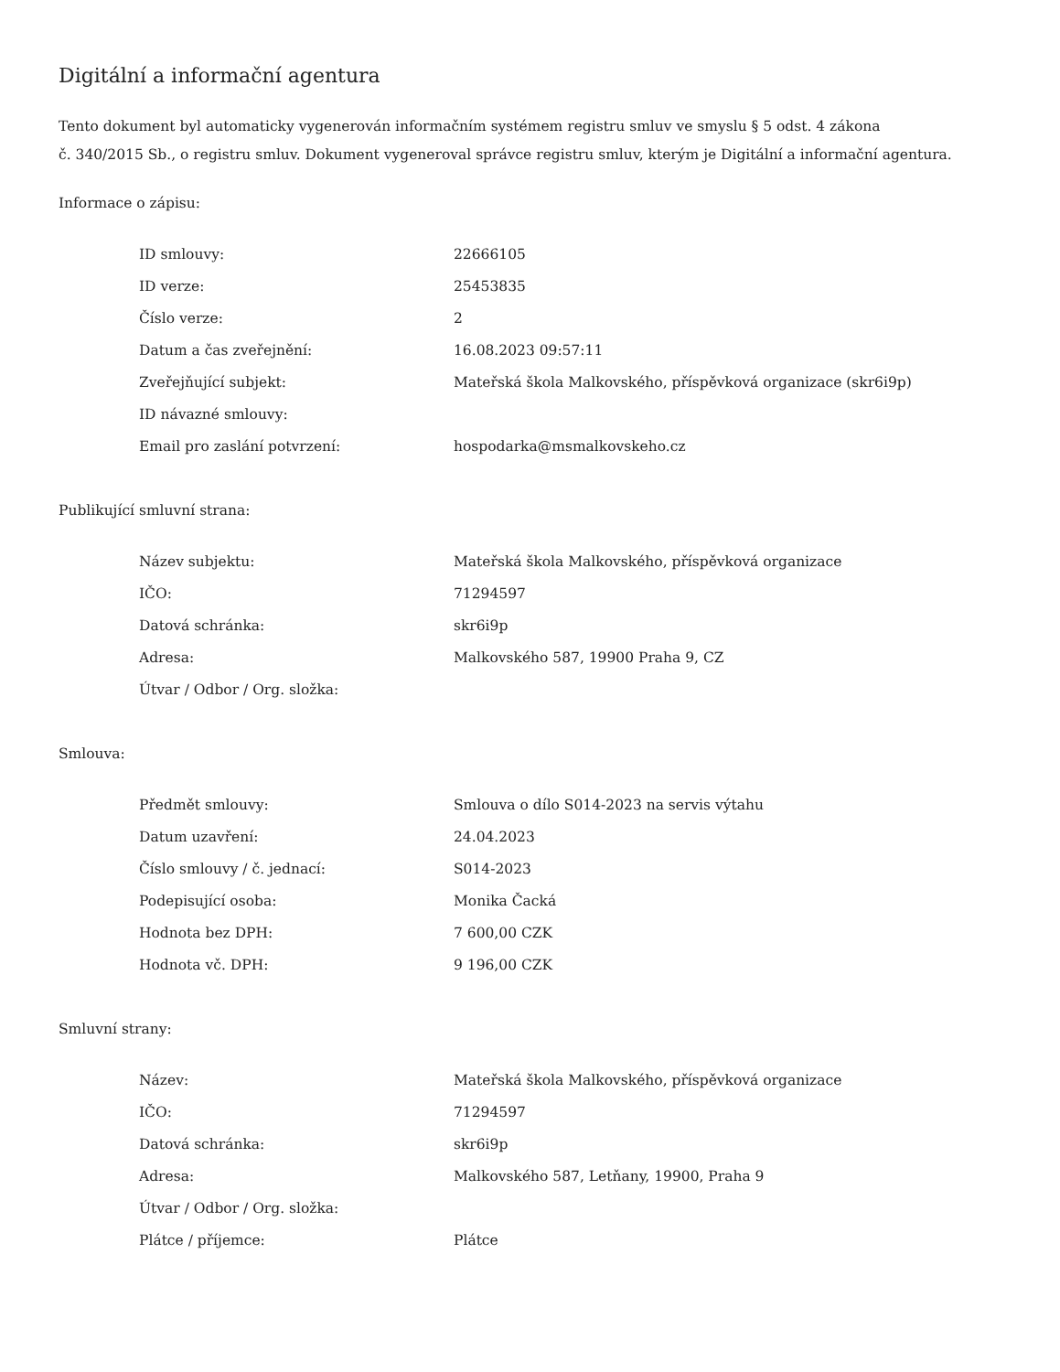Digitální a informační agentura
Tento dokument byl automaticky vygenerován informačním systémem registru smluv ve smyslu § 5 odst. 4 zákona
č. 340/2015 Sb., o registru smluv. Dokument vygeneroval správce registru smluv, kterým je Digitální a informační agentura.
Informace o zápisu:
| ID smlouvy: | 22666105 |
| ID verze: | 25453835 |
| Číslo verze: | 2 |
| Datum a čas zveřejnění: | 16.08.2023 09:57:11 |
| Zveřejňující subjekt: | Mateřská škola Malkovského, příspěvková organizace (skr6i9p) |
| ID návazné smlouvy: | |
| Email pro zaslání potvrzení: | hospodarka@msmalkovskeho.cz |
Publikující smluvní strana:
| Název subjektu: | Mateřská škola Malkovského, příspěvková organizace |
| IČO: | 71294597 |
| Datová schránka: | skr6i9p |
| Adresa: | Malkovského 587, 19900 Praha 9, CZ |
| Útvar / Odbor / Org. složka: | |
Smlouva:
| Předmět smlouvy: | Smlouva o dílo S014-2023 na servis výtahu |
| Datum uzavření: | 24.04.2023 |
| Číslo smlouvy / č. jednací: | S014-2023 |
| Podepisující osoba: | Monika Čacká |
| Hodnota bez DPH: | 7 600,00 CZK |
| Hodnota vč. DPH: | 9 196,00 CZK |
Smluvní strany:
| Název: | Mateřská škola Malkovského, příspěvková organizace |
| IČO: | 71294597 |
| Datová schránka: | skr6i9p |
| Adresa: | Malkovského 587, Letňany, 19900, Praha 9 |
| Útvar / Odbor / Org. složka: | |
| Plátce / příjemce: | Plátce |